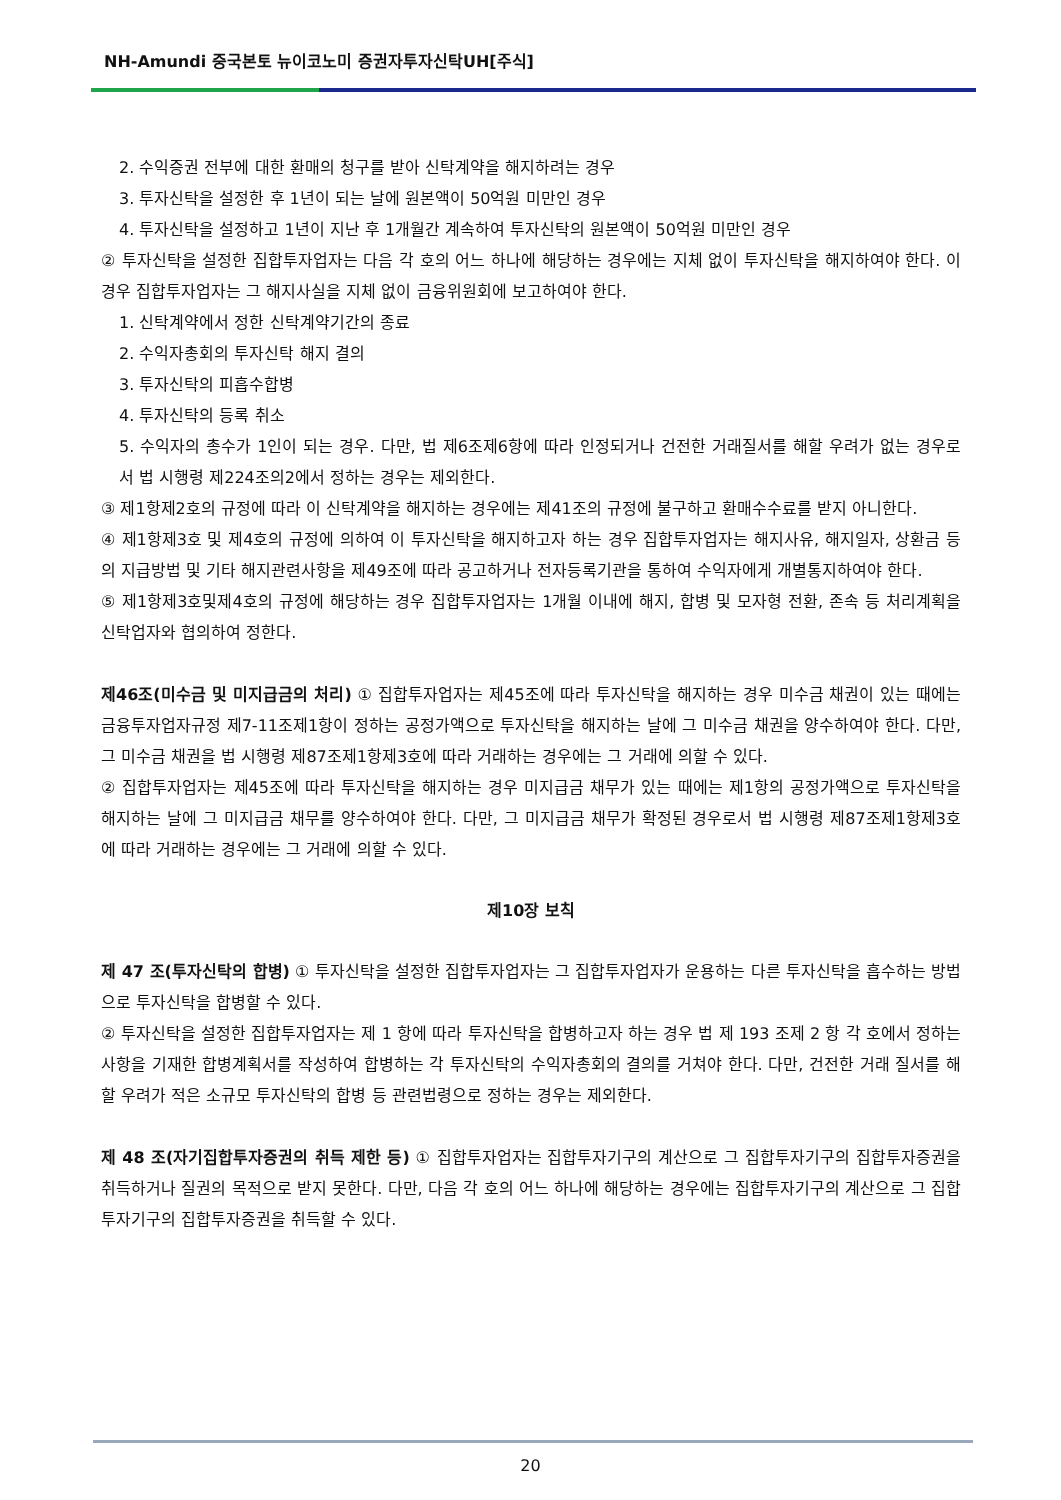NH-Amundi 중국본토 뉴이코노미 증권자투자신탁UH[주식]
2. 수익증권 전부에 대한 환매의 청구를 받아 신탁계약을 해지하려는 경우
3. 투자신탁을 설정한 후 1년이 되는 날에 원본액이 50억원 미만인 경우
4. 투자신탁을 설정하고 1년이 지난 후 1개월간 계속하여 투자신탁의 원본액이 50억원 미만인 경우
② 투자신탁을 설정한 집합투자업자는 다음 각 호의 어느 하나에 해당하는 경우에는 지체 없이 투자신탁을 해지하여야 한다. 이 경우 집합투자업자는 그 해지사실을 지체 없이 금융위원회에 보고하여야 한다.
1. 신탁계약에서 정한 신탁계약기간의 종료
2. 수익자총회의 투자신탁 해지 결의
3. 투자신탁의 피흡수합병
4. 투자신탁의 등록 취소
5. 수익자의 총수가 1인이 되는 경우. 다만, 법 제6조제6항에 따라 인정되거나 건전한 거래질서를 해할 우려가 없는 경우로서 법 시행령 제224조의2에서 정하는 경우는 제외한다.
③ 제1항제2호의 규정에 따라 이 신탁계약을 해지하는 경우에는 제41조의 규정에 불구하고 환매수수료를 받지 아니한다.
④ 제1항제3호 및 제4호의 규정에 의하여 이 투자신탁을 해지하고자 하는 경우 집합투자업자는 해지사유, 해지일자, 상환금 등의 지급방법 및 기타 해지관련사항을 제49조에 따라 공고하거나 전자등록기관을 통하여 수익자에게 개별통지하여야 한다.
⑤ 제1항제3호및제4호의 규정에 해당하는 경우 집합투자업자는 1개월 이내에 해지, 합병 및 모자형 전환, 존속 등 처리계획을 신탁업자와 협의하여 정한다.
제46조(미수금 및 미지급금의 처리) ① 집합투자업자는 제45조에 따라 투자신탁을 해지하는 경우 미수금 채권이 있는 때에는 금융투자업자규정 제7-11조제1항이 정하는 공정가액으로 투자신탁을 해지하는 날에 그 미수금 채권을 양수하여야 한다. 다만, 그 미수금 채권을 법 시행령 제87조제1항제3호에 따라 거래하는 경우에는 그 거래에 의할 수 있다.
② 집합투자업자는 제45조에 따라 투자신탁을 해지하는 경우 미지급금 채무가 있는 때에는 제1항의 공정가액으로 투자신탁을 해지하는 날에 그 미지급금 채무를 양수하여야 한다. 다만, 그 미지급금 채무가 확정된 경우로서 법 시행령 제87조제1항제3호에 따라 거래하는 경우에는 그 거래에 의할 수 있다.
제10장 보칙
제 47 조(투자신탁의 합병) ① 투자신탁을 설정한 집합투자업자는 그 집합투자업자가 운용하는 다른 투자신탁을 흡수하는 방법으로 투자신탁을 합병할 수 있다.
② 투자신탁을 설정한 집합투자업자는 제 1 항에 따라 투자신탁을 합병하고자 하는 경우 법 제 193 조제 2 항 각 호에서 정하는 사항을 기재한 합병계획서를 작성하여 합병하는 각 투자신탁의 수익자총회의 결의를 거쳐야 한다. 다만, 건전한 거래 질서를 해할 우려가 적은 소규모 투자신탁의 합병 등 관련법령으로 정하는 경우는 제외한다.
제 48 조(자기집합투자증권의 취득 제한 등) ① 집합투자업자는 집합투자기구의 계산으로 그 집합투자기구의 집합투자증권을 취득하거나 질권의 목적으로 받지 못한다. 다만, 다음 각 호의 어느 하나에 해당하는 경우에는 집합투자기구의 계산으로 그 집합투자기구의 집합투자증권을 취득할 수 있다.
20